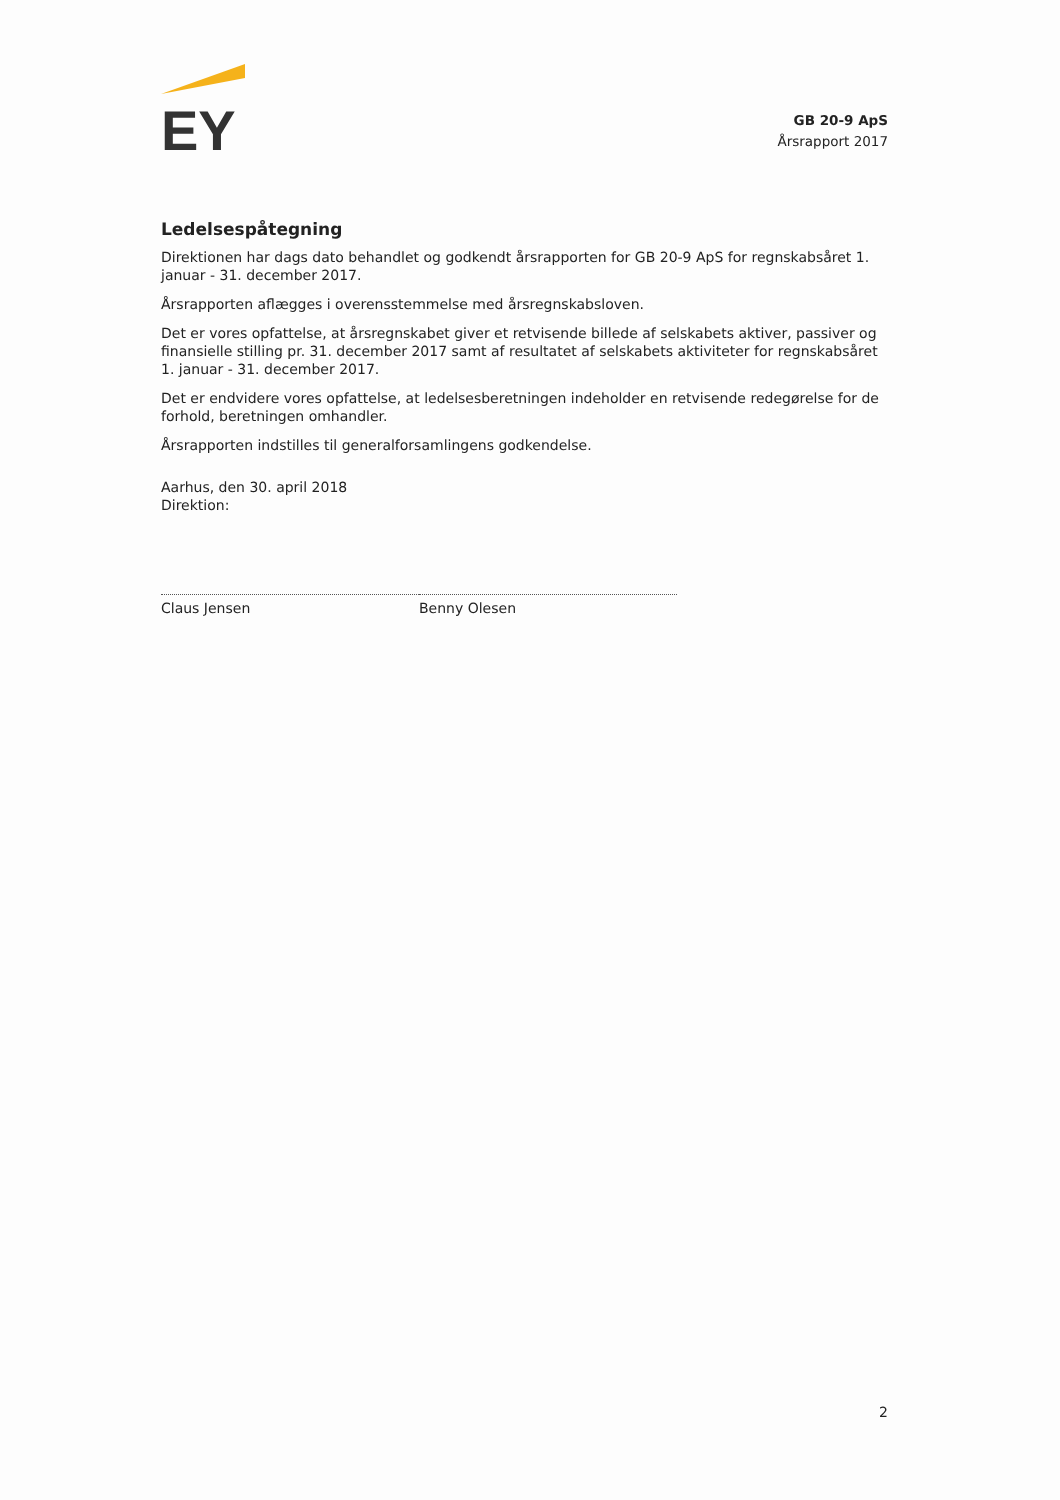EY
GB 20-9 ApS
Årsrapport 2017
Ledelsespåtegning
Direktionen har dags dato behandlet og godkendt årsrapporten for GB 20-9 ApS for regnskabsåret 1. januar - 31. december 2017.
Årsrapporten aflægges i overensstemmelse med årsregnskabsloven.
Det er vores opfattelse, at årsregnskabet giver et retvisende billede af selskabets aktiver, passiver og finansielle stilling pr. 31. december 2017 samt af resultatet af selskabets aktiviteter for regnskabsåret 1. januar - 31. december 2017.
Det er endvidere vores opfattelse, at ledelsesberetningen indeholder en retvisende redegørelse for de forhold, beretningen omhandler.
Årsrapporten indstilles til generalforsamlingens godkendelse.
Aarhus, den 30. april 2018
Direktion:
Claus Jensen Benny Olesen
2